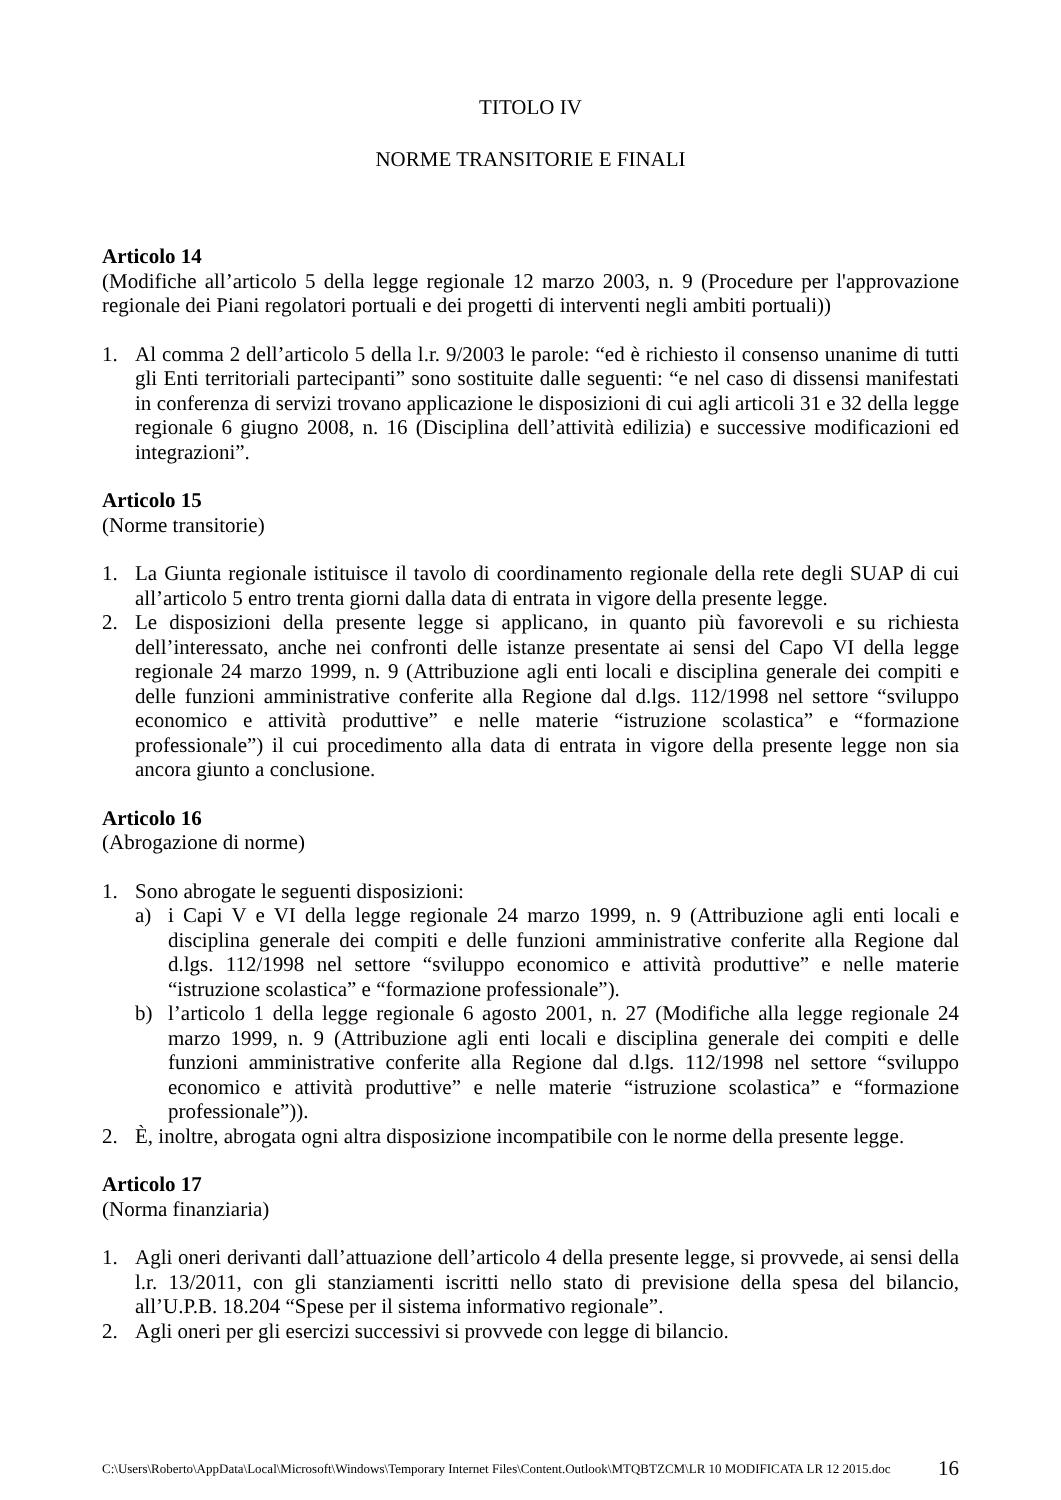TITOLO IV
NORME TRANSITORIE E FINALI
Articolo 14
(Modifiche all’articolo 5 della legge regionale 12 marzo 2003, n. 9 (Procedure per l'approvazione regionale dei Piani regolatori portuali e dei progetti di interventi negli ambiti portuali))
1. Al comma 2 dell’articolo 5 della l.r. 9/2003 le parole: “ed è richiesto il consenso unanime di tutti gli Enti territoriali partecipanti” sono sostituite dalle seguenti: “e nel caso di dissensi manifestati in conferenza di servizi trovano applicazione le disposizioni di cui agli articoli 31 e 32 della legge regionale 6 giugno 2008, n. 16 (Disciplina dell’attività edilizia) e successive modificazioni ed integrazioni”.
Articolo 15
(Norme transitorie)
1. La Giunta regionale istituisce il tavolo di coordinamento regionale della rete degli SUAP di cui all’articolo 5 entro trenta giorni dalla data di entrata in vigore della presente legge.
2. Le disposizioni della presente legge si applicano, in quanto più favorevoli e su richiesta dell’interessato, anche nei confronti delle istanze presentate ai sensi del Capo VI della legge regionale 24 marzo 1999, n. 9 (Attribuzione agli enti locali e disciplina generale dei compiti e delle funzioni amministrative conferite alla Regione dal d.lgs. 112/1998 nel settore “sviluppo economico e attività produttive” e nelle materie “istruzione scolastica” e “formazione professionale”) il cui procedimento alla data di entrata in vigore della presente legge non sia ancora giunto a conclusione.
Articolo 16
(Abrogazione di norme)
1. Sono abrogate le seguenti disposizioni:
a) i Capi V e VI della legge regionale 24 marzo 1999, n. 9 (Attribuzione agli enti locali e disciplina generale dei compiti e delle funzioni amministrative conferite alla Regione dal d.lgs. 112/1998 nel settore “sviluppo economico e attività produttive” e nelle materie “istruzione scolastica” e “formazione professionale”).
b) l’articolo 1 della legge regionale 6 agosto 2001, n. 27 (Modifiche alla legge regionale 24 marzo 1999, n. 9 (Attribuzione agli enti locali e disciplina generale dei compiti e delle funzioni amministrative conferite alla Regione dal d.lgs. 112/1998 nel settore “sviluppo economico e attività produttive” e nelle materie “istruzione scolastica” e “formazione professionale”)).
2. È, inoltre, abrogata ogni altra disposizione incompatibile con le norme della presente legge.
Articolo 17
(Norma finanziaria)
1. Agli oneri derivanti dall’attuazione dell’articolo 4 della presente legge, si provvede, ai sensi della l.r. 13/2011, con gli stanziamenti iscritti nello stato di previsione della spesa del bilancio, all’U.P.B. 18.204 “Spese per il sistema informativo regionale”.
2. Agli oneri per gli esercizi successivi si provvede con legge di bilancio.
C:\Users\Roberto\AppData\Local\Microsoft\Windows\Temporary Internet Files\Content.Outlook\MTQBTZCM\LR 10 MODIFICATA LR 12 2015.doc 16